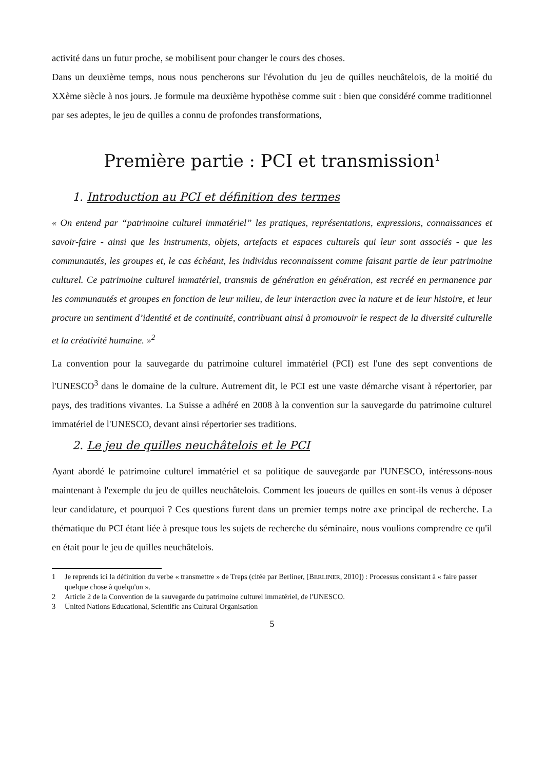activité dans un futur proche, se mobilisent pour changer le cours des choses.
Dans un deuxième temps, nous nous pencherons sur l'évolution du jeu de quilles neuchâtelois, de la moitié du XXème siècle à nos jours. Je formule ma deuxième hypothèse comme suit : bien que considéré comme traditionnel par ses adeptes, le jeu de quilles a connu de profondes transformations,
Première partie : PCI et transmission<sup>1</sup>
1. Introduction au PCI et définition des termes
« On entend par “patrimoine culturel immatériel” les pratiques, représentations, expressions, connaissances et savoir-faire - ainsi que les instruments, objets, artefacts et espaces culturels qui leur sont associés - que les communautés, les groupes et, le cas échéant, les individus reconnaissent comme faisant partie de leur patrimoine culturel. Ce patrimoine culturel immatériel, transmis de génération en génération, est recréé en permanence par les communautés et groupes en fonction de leur milieu, de leur interaction avec la nature et de leur histoire, et leur procure un sentiment d’identité et de continuité, contribuant ainsi à promouvoir le respect de la diversité culturelle et la créativité humaine. »<sup>2</sup>
La convention pour la sauvegarde du patrimoine culturel immatériel (PCI) est l'une des sept conventions de l'UNESCO<sup>3</sup> dans le domaine de la culture. Autrement dit, le PCI est une vaste démarche visant à répertorier, par pays, des traditions vivantes. La Suisse a adhéré en 2008 à la convention sur la sauvegarde du patrimoine culturel immatériel de l'UNESCO, devant ainsi répertorier ses traditions.
2. Le jeu de quilles neuchâtelois et le PCI
Ayant abordé le patrimoine culturel immatériel et sa politique de sauvegarde par l'UNESCO, intéressons-nous maintenant à l'exemple du jeu de quilles neuchâtelois. Comment les joueurs de quilles en sont-ils venus à déposer leur candidature, et pourquoi ? Ces questions furent dans un premier temps notre axe principal de recherche. La thématique du PCI étant liée à presque tous les sujets de recherche du séminaire, nous voulions comprendre ce qu'il en était pour le jeu de quilles neuchâtelois.
1 Je reprends ici la définition du verbe « transmettre » de Treps (citée par Berliner, [BERLINER, 2010]) : Processus consistant à « faire passer quelque chose à quelqu'un ».
2 Article 2 de la Convention de la sauvegarde du patrimoine culturel immatériel, de l'UNESCO.
3 United Nations Educational, Scientific ans Cultural Organisation
5